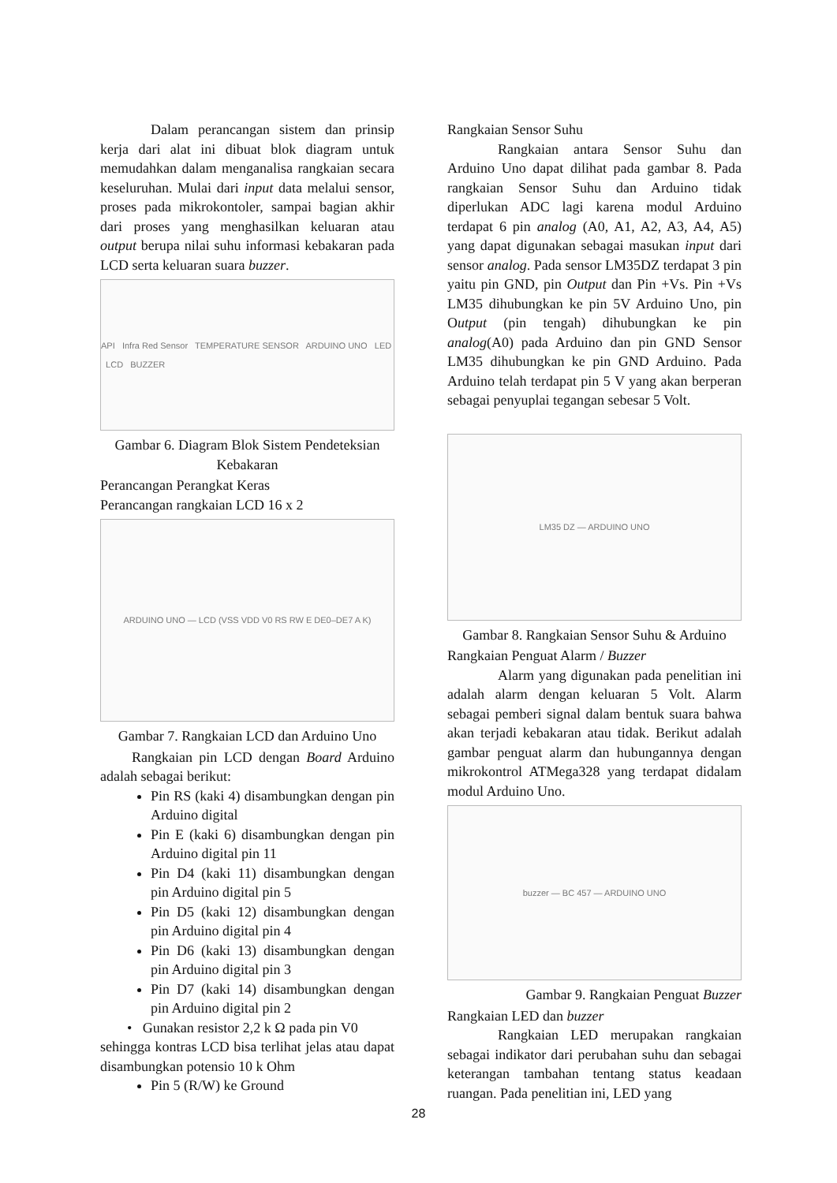Dalam perancangan sistem dan prinsip kerja dari alat ini dibuat blok diagram untuk memudahkan dalam menganalisa rangkaian secara keseluruhan. Mulai dari input data melalui sensor, proses pada mikrokontoler, sampai bagian akhir dari proses yang menghasilkan keluaran atau output berupa nilai suhu informasi kebakaran pada LCD serta keluaran suara buzzer.
API Infra Red Sensor TEMPERATURE SENSOR ARDUINO UNO LED LCD BUZZER
Gambar 6. Diagram Blok Sistem Pendeteksian Kebakaran
Perancangan Perangkat Keras
Perancangan rangkaian LCD 16 x 2
ARDUINO UNO — LCD (VSS VDD V0 RS RW E DE0–DE7 A K)
Gambar 7. Rangkaian LCD dan Arduino Uno
Rangkaian pin LCD dengan Board Arduino adalah sebagai berikut:
Pin RS (kaki 4) disambungkan dengan pin Arduino digital
Pin E (kaki 6) disambungkan dengan pin Arduino digital pin 11
Pin D4 (kaki 11) disambungkan dengan pin Arduino digital pin 5
Pin D5 (kaki 12) disambungkan dengan pin Arduino digital pin 4
Pin D6 (kaki 13) disambungkan dengan pin Arduino digital pin 3
Pin D7 (kaki 14) disambungkan dengan pin Arduino digital pin 2
• Gunakan resistor 2,2 k Ω pada pin V0
sehingga kontras LCD bisa terlihat jelas atau dapat disambungkan potensio 10 k Ohm
Pin 5 (R/W) ke Ground
Rangkaian Sensor Suhu
Rangkaian antara Sensor Suhu dan Arduino Uno dapat dilihat pada gambar 8. Pada rangkaian Sensor Suhu dan Arduino tidak diperlukan ADC lagi karena modul Arduino terdapat 6 pin analog (A0, A1, A2, A3, A4, A5) yang dapat digunakan sebagai masukan input dari sensor analog. Pada sensor LM35DZ terdapat 3 pin yaitu pin GND, pin Output dan Pin +Vs. Pin +Vs LM35 dihubungkan ke pin 5V Arduino Uno, pin Output (pin tengah) dihubungkan ke pin analog(A0) pada Arduino dan pin GND Sensor LM35 dihubungkan ke pin GND Arduino. Pada Arduino telah terdapat pin 5 V yang akan berperan sebagai penyuplai tegangan sebesar 5 Volt.
LM35 DZ — ARDUINO UNO
Gambar 8. Rangkaian Sensor Suhu & Arduino
Rangkaian Penguat Alarm / Buzzer
Alarm yang digunakan pada penelitian ini adalah alarm dengan keluaran 5 Volt. Alarm sebagai pemberi signal dalam bentuk suara bahwa akan terjadi kebakaran atau tidak. Berikut adalah gambar penguat alarm dan hubungannya dengan mikrokontrol ATMega328 yang terdapat didalam modul Arduino Uno.
buzzer — BC 457 — ARDUINO UNO
Gambar 9. Rangkaian Penguat Buzzer
Rangkaian LED dan buzzer
Rangkaian LED merupakan rangkaian sebagai indikator dari perubahan suhu dan sebagai keterangan tambahan tentang status keadaan ruangan. Pada penelitian ini, LED yang
28